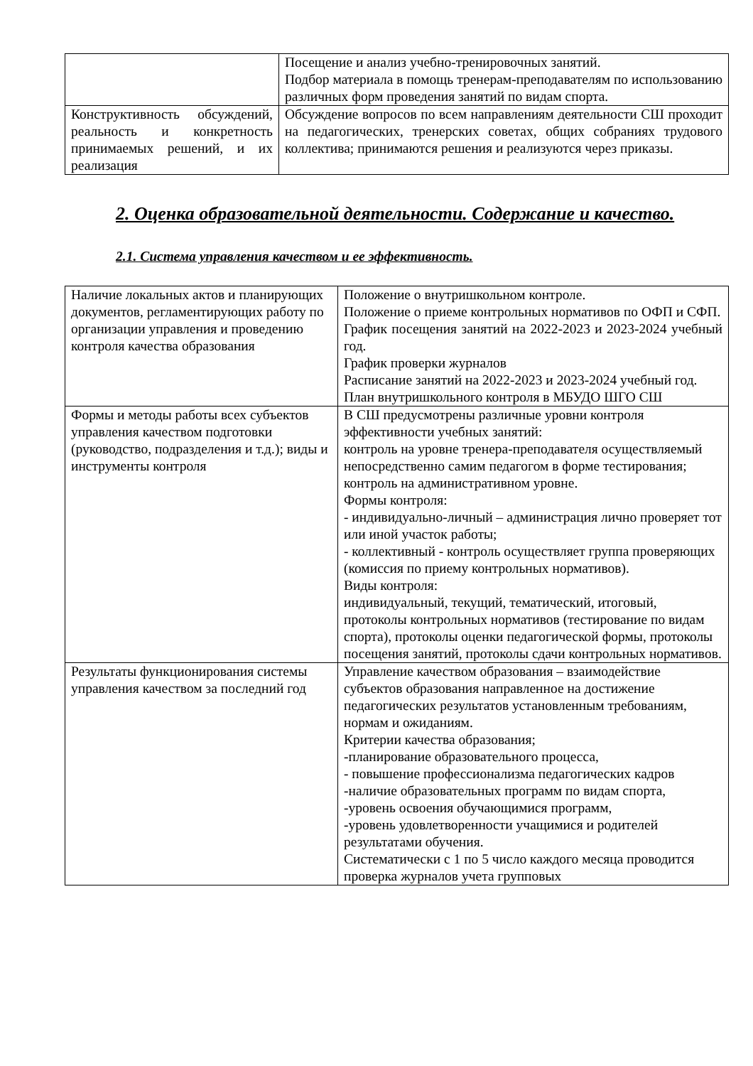| | Посещение и анализ учебно-тренировочных занятий. Подбор материала в помощь тренерам-преподавателям по использованию различных форм проведения занятий по видам спорта. |
| Конструктивность обсуждений, реальность и конкретность принимаемых решений, и их реализация | Обсуждение вопросов по всем направлениям деятельности СШ проходит на педагогических, тренерских советах, общих собраниях трудового коллектива; принимаются решения и реализуются через приказы. |
2. Оценка образовательной деятельности. Содержание и качество.
2.1. Система управления качеством и ее эффективность.
| Наличие локальных актов и планирующих документов, регламентирующих работу по организации управления и проведению контроля качества образования | Положение о внутришкольном контроле. Положение о приеме контрольных нормативов по ОФП и СФП. График посещения занятий на 2022-2023 и 2023-2024 учебный год. График проверки журналов Расписание занятий на 2022-2023 и 2023-2024 учебный год. План внутришкольного контроля в МБУДО ШГО СШ |
| Формы и методы работы всех субъектов управления качеством подготовки (руководство, подразделения и т.д.); виды и инструменты контроля | В СШ предусмотрены различные уровни контроля эффективности учебных занятий: контроль на уровне тренера-преподавателя осуществляемый непосредственно самим педагогом в форме тестирования; контроль на административном уровне. Формы контроля: - индивидуально-личный – администрация лично проверяет тот или иной участок работы; - коллективный - контроль осуществляет группа проверяющих (комиссия по приему контрольных нормативов). Виды контроля: индивидуальный, текущий, тематический, итоговый, протоколы контрольных нормативов (тестирование по видам спорта), протоколы оценки педагогической формы, протоколы посещения занятий, протоколы сдачи контрольных нормативов. |
| Результаты функционирования системы управления качеством за последний год | Управление качеством образования – взаимодействие субъектов образования направленное на достижение педагогических результатов установленным требованиям, нормам и ожиданиям. Критерии качества образования; -планирование образовательного процесса, - повышение профессионализма педагогических кадров -наличие образовательных программ по видам спорта, -уровень освоения обучающимися программ, -уровень удовлетворенности учащимися и родителей результатами обучения. Систематически с 1 по 5 число каждого месяца проводится проверка журналов учета групповых |